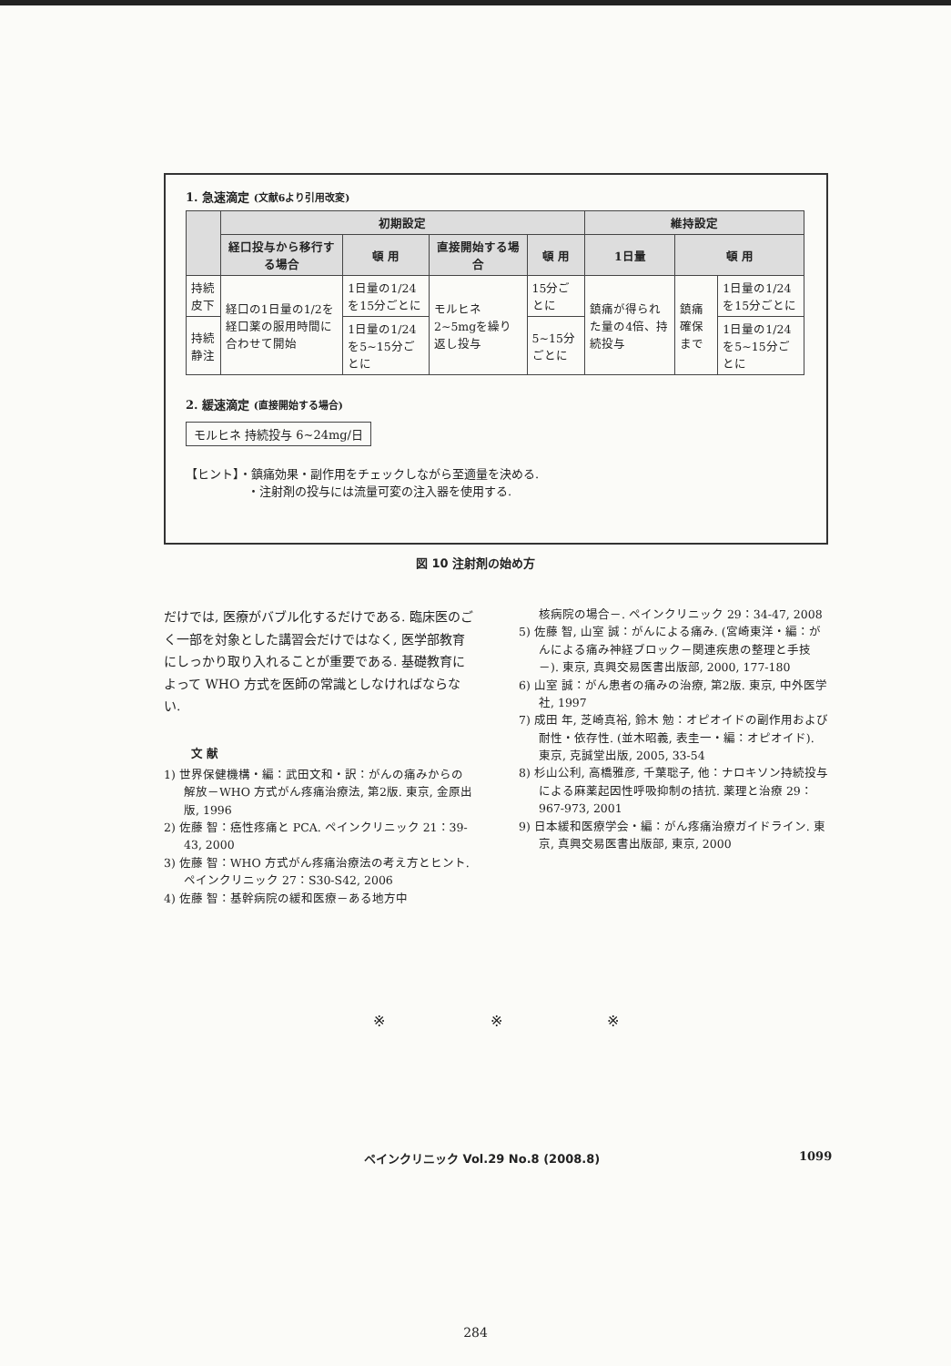1. 急速滴定 (文献6より引用改変)
| | 初期設定 | | | | 維持設定 | | |
| --- | --- | --- | --- | --- | --- | --- | --- |
| | 経口投与から移行する場合 | 頓 用 | 直接開始する場合 | 頓 用 | 1日量 | 頓 用 | |
| 持続皮下 | 経口の1日量の1/2を経口薬の服用時間に合わせて開始 | 1日量の1/24を15分ごとに | モルヒネ2~5mgを繰り返し投与 | 15分ごとに | 鎮痛が得られた量の4倍、持続投与 | 鎮痛確保まで | 1日量の1/24を15分ごとに |
| 持続静注 | | 1日量の1/24を5~15分ごとに | | 5~15分ごとに | | | 1日量の1/24を5~15分ごとに |
2. 緩速滴定 (直接開始する場合)
モルヒネ 持続投与 6~24mg/日
【ヒント】・鎮痛効果・副作用をチェックしながら至適量を決める.
・注射剤の投与には流量可変の注入器を使用する.
図 10 注射剤の始め方
だけでは, 医療がバブル化するだけである. 臨床医のごく一部を対象とした講習会だけではなく, 医学部教育にしっかり取り入れることが重要である. 基礎教育によって WHO 方式を医師の常識としなければならない.
文 献
1) 世界保健機構・編：武田文和・訳：がんの痛みからの解放－WHO 方式がん疼痛治療法, 第2版. 東京, 金原出版, 1996
2) 佐藤 智：癌性疼痛と PCA. ペインクリニック 21：39-43, 2000
3) 佐藤 智：WHO 方式がん疼痛治療法の考え方とヒント. ペインクリニック 27：S30-S42, 2006
4) 佐藤 智：基幹病院の緩和医療－ある地方中
核病院の場合－. ペインクリニック 29：34-47, 2008
5) 佐藤 智, 山室 誠：がんによる痛み. (宮崎東洋・編：がんによる痛み神経ブロック－関連疾患の整理と手技－). 東京, 真興交易医書出版部, 2000, 177-180
6) 山室 誠：がん患者の痛みの治療, 第2版. 東京, 中外医学社, 1997
7) 成田 年, 芝崎真裕, 鈴木 勉：オピオイドの副作用および耐性・依存性. (並木昭義, 表圭一・編：オピオイド). 東京, 克誠堂出版, 2005, 33-54
8) 杉山公利, 高橋雅彦, 千葉聡子, 他：ナロキソン持続投与による麻薬起因性呼吸抑制の拮抗. 薬理と治療 29：967-973, 2001
9) 日本緩和医療学会・編：がん疼痛治療ガイドライン. 東京, 真興交易医書出版部, 東京, 2000
※ ※ ※
ペインクリニック Vol.29 No.8 (2008.8)
1099
284